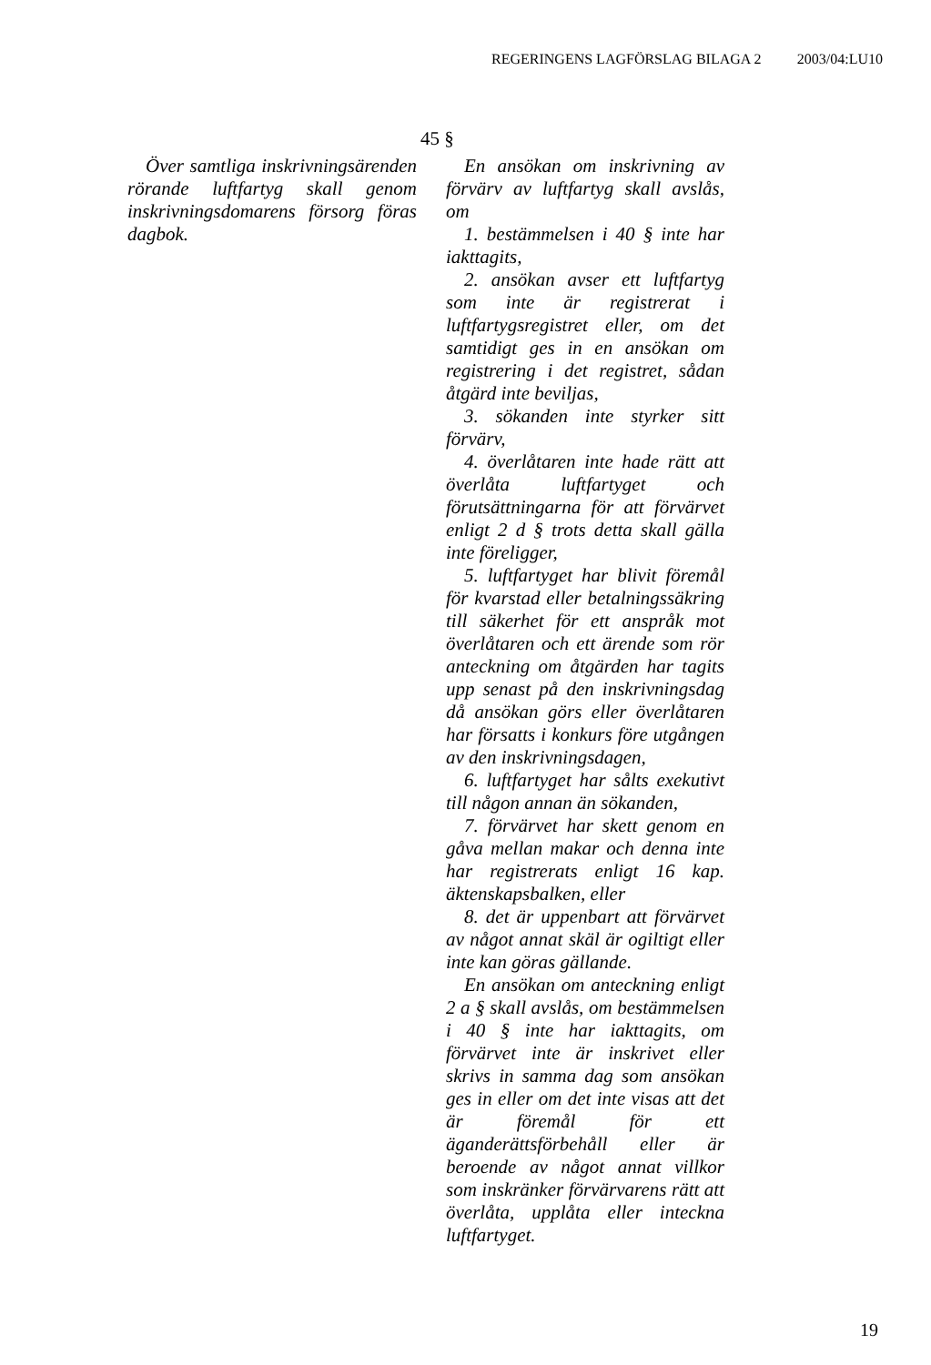REGERINGENS LAGFÖRSLAG BILAGA 2 2003/04:LU10
45 §
Över samtliga inskrivningsärenden rörande luftfartyg skall genom inskrivningsdomarens försorg föras dagbok.
En ansökan om inskrivning av förvärv av luftfartyg skall avslås, om
1. bestämmelsen i 40 § inte har iakttagits,
2. ansökan avser ett luftfartyg som inte är registrerat i luftfartygsregistret eller, om det samtidigt ges in en ansökan om registrering i det registret, sådan åtgärd inte beviljas,
3. sökanden inte styrker sitt förvärv,
4. överlåtaren inte hade rätt att överlåta luftfartyget och förutsättningarna för att förvärvet enligt 2 d § trots detta skall gälla inte föreligger,
5. luftfartyget har blivit föremål för kvarstad eller betalningssäkring till säkerhet för ett anspråk mot överlåtaren och ett ärende som rör anteckning om åtgärden har tagits upp senast på den inskrivningsdag då ansökan görs eller överlåtaren har försatts i konkurs före utgången av den inskrivningsdagen,
6. luftfartyget har sålts exekutivt till någon annan än sökanden,
7. förvärvet har skett genom en gåva mellan makar och denna inte har registrerats enligt 16 kap. äktenskapsbalken, eller
8. det är uppenbart att förvärvet av något annat skäl är ogiltigt eller inte kan göras gällande.
En ansökan om anteckning enligt 2 a § skall avslås, om bestämmelsen i 40 § inte har iakttagits, om förvärvet inte är inskrivet eller skrivs in samma dag som ansökan ges in eller om det inte visas att det är föremål för ett äganderättsförbehåll eller är beroende av något annat villkor som inskränker förvärvarens rätt att överlåta, upplåta eller inteckna luftfartyget.
19